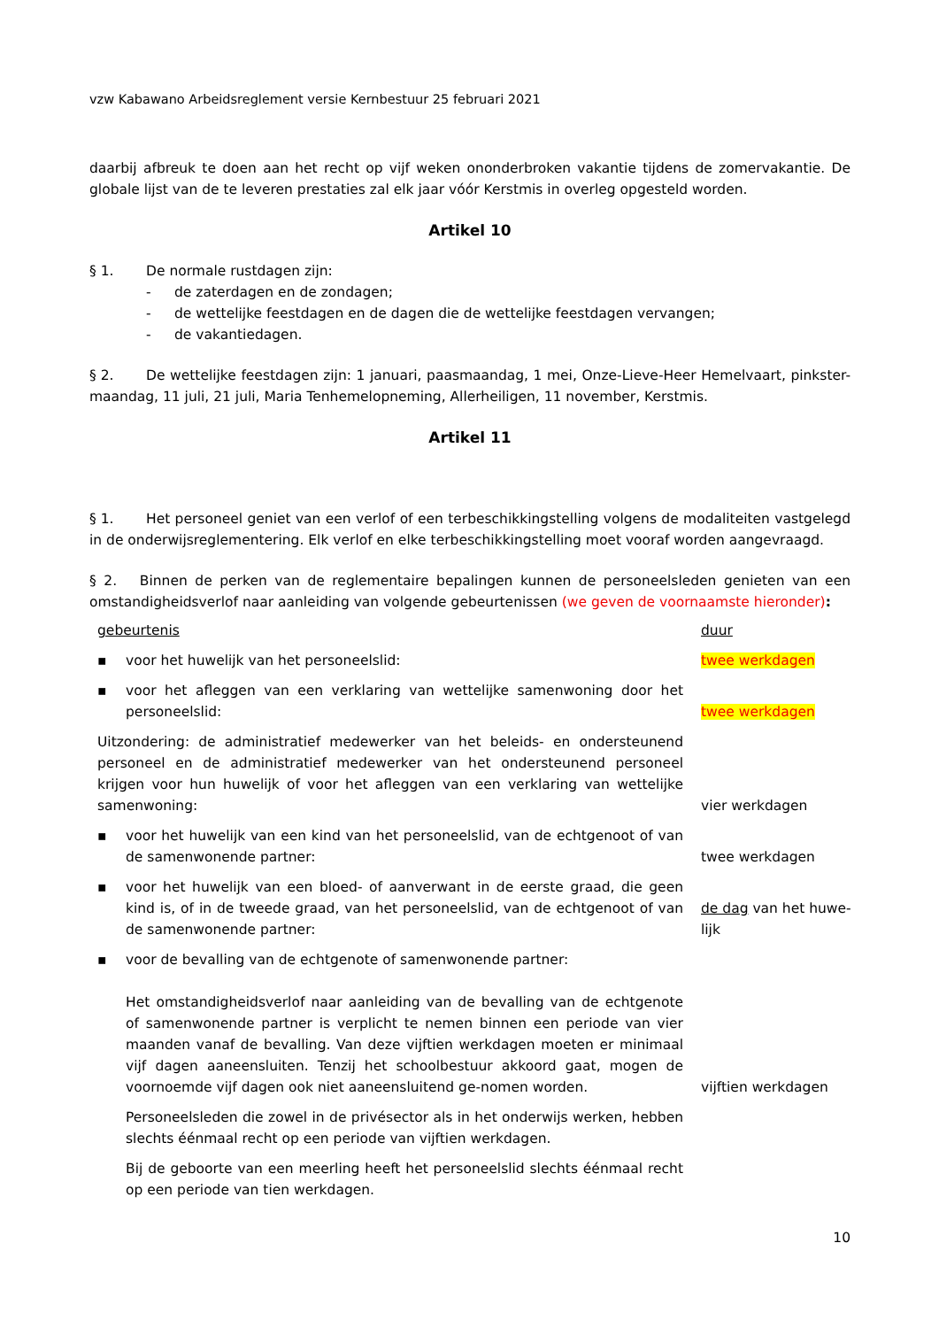vzw Kabawano Arbeidsreglement versie Kernbestuur 25 februari 2021
daarbij afbreuk te doen aan het recht op vijf weken ononderbroken vakantie tijdens de zomervakantie. De globale lijst van de te leveren prestaties zal elk jaar vóór Kerstmis in overleg opgesteld worden.
Artikel 10
§ 1. De normale rustdagen zijn:
- de zaterdagen en de zondagen;
- de wettelijke feestdagen en de dagen die de wettelijke feestdagen vervangen;
- de vakantiedagen.
§ 2. De wettelijke feestdagen zijn: 1 januari, paasmaandag, 1 mei, Onze-Lieve-Heer Hemelvaart, pinkster-maandag, 11 juli, 21 juli, Maria Tenhemelopneming, Allerheiligen, 11 november, Kerstmis.
Artikel 11
§ 1. Het personeel geniet van een verlof of een terbeschikkingstelling volgens de modaliteiten vastgelegd in de onderwijsreglementering. Elk verlof en elke terbeschikkingstelling moet vooraf worden aangevraagd.
§ 2. Binnen de perken van de reglementaire bepalingen kunnen de personeelsleden genieten van een omstandigheidsverlof naar aanleiding van volgende gebeurtenissen (we geven de voornaamste hieronder):
| gebeurtenis | | duur |
| ▪ | voor het huwelijk van het personeelslid: | twee werkdagen |
| ▪ | voor het afleggen van een verklaring van wettelijke samenwoning door het personeelslid: | twee werkdagen |
| Uitzondering: de administratief medewerker van het beleids- en ondersteunend personeel en de administratief medewerker van het ondersteunend personeel krijgen voor hun huwelijk of voor het afleggen van een verklaring van wettelijke samenwoning: | | vier werkdagen |
| ▪ | voor het huwelijk van een kind van het personeelslid, van de echtgenoot of van de samenwonende partner: | twee werkdagen |
| ▪ | voor het huwelijk van een bloed- of aanverwant in de eerste graad, die geen kind is, of in de tweede graad, van het personeelslid, van de echtgenoot of van de samenwonende partner: | de dag van het huwe- lijk |
| ▪ | voor de bevalling van de echtgenote of samenwonende partner: Het omstandigheidsverlof naar aanleiding van de bevalling van de echtgenote of samenwonende partner is verplicht te nemen binnen een periode van vier maanden vanaf de bevalling. Van deze vijftien werkdagen moeten er minimaal vijf dagen aaneensluiten. Tenzij het schoolbestuur akkoord gaat, mogen de voornoemde vijf dagen ook niet aaneensluitend ge-nomen worden. | vijftien werkdagen |
| | Personeelsleden die zowel in de privésector als in het onderwijs werken, hebben slechts éénmaal recht op een periode van vijftien werkdagen. | |
| | Bij de geboorte van een meerling heeft het personeelslid slechts éénmaal recht op een periode van tien werkdagen. | |
10